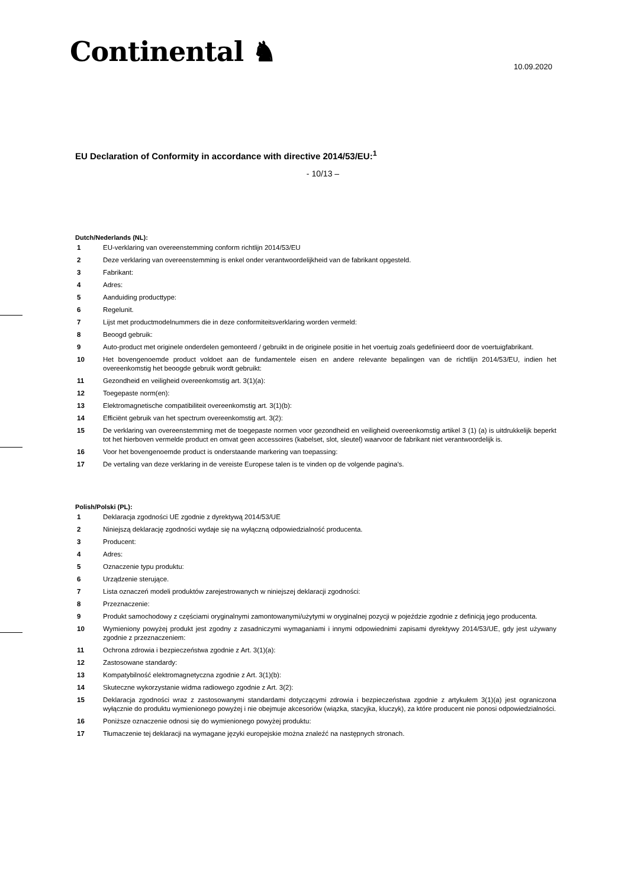Continental ♞
10.09.2020
EU Declaration of Conformity in accordance with directive 2014/53/EU:<sup>1</sup>
- 10/13 –
Dutch/Nederlands (NL):
1 EU-verklaring van overeenstemming conform richtlijn 2014/53/EU
2 Deze verklaring van overeenstemming is enkel onder verantwoordelijkheid van de fabrikant opgesteld.
3 Fabrikant:
4 Adres:
5 Aanduiding producttype:
6 Regelunit.
7 Lijst met productmodelnummers die in deze conformiteitsverklaring worden vermeld:
8 Beoogd gebruik:
9 Auto-product met originele onderdelen gemonteerd / gebruikt in de originele positie in het voertuig zoals gedefinieerd door de voertuigfabrikant.
10 Het bovengenoemde product voldoet aan de fundamentele eisen en andere relevante bepalingen van de richtlijn 2014/53/EU, indien het overeenkomstig het beoogde gebruik wordt gebruikt:
11 Gezondheid en veiligheid overeenkomstig art. 3(1)(a):
12 Toegepaste norm(en):
13 Elektromagnetische compatibiliteit overeenkomstig art. 3(1)(b):
14 Efficiënt gebruik van het spectrum overeenkomstig art. 3(2):
15 De verklaring van overeenstemming met de toegepaste normen voor gezondheid en veiligheid overeenkomstig artikel 3 (1) (a) is uitdrukkelijk beperkt tot het hierboven vermelde product en omvat geen accessoires (kabelset, slot, sleutel) waarvoor de fabrikant niet verantwoordelijk is.
16 Voor het bovengenoemde product is onderstaande markering van toepassing:
17 De vertaling van deze verklaring in de vereiste Europese talen is te vinden op de volgende pagina's.
Polish/Polski (PL):
1 Deklaracja zgodności UE zgodnie z dyrektywą 2014/53/UE
2 Niniejszą deklarację zgodności wydaje się na wyłączną odpowiedzialność producenta.
3 Producent:
4 Adres:
5 Oznaczenie typu produktu:
6 Urządzenie sterujące.
7 Lista oznaczeń modeli produktów zarejestrowanych w niniejszej deklaracji zgodności:
8 Przeznaczenie:
9 Produkt samochodowy z częściami oryginalnymi zamontowanymi/użytymi w oryginalnej pozycji w pojeździe zgodnie z definicją jego producenta.
10 Wymieniony powyżej produkt jest zgodny z zasadniczymi wymaganiami i innymi odpowiednimi zapisami dyrektywy 2014/53/UE, gdy jest używany zgodnie z przeznaczeniem:
11 Ochrona zdrowia i bezpieczeństwa zgodnie z Art. 3(1)(a):
12 Zastosowane standardy:
13 Kompatybilność elektromagnetyczna zgodnie z Art. 3(1)(b):
14 Skuteczne wykorzystanie widma radiowego zgodnie z Art. 3(2):
15 Deklaracja zgodności wraz z zastosowanymi standardami dotyczącymi zdrowia i bezpieczeństwa zgodnie z artykułem 3(1)(a) jest ograniczona wyłącznie do produktu wymienionego powyżej i nie obejmuje akcesoriów (wiązka, stacyjka, kluczyk), za które producent nie ponosi odpowiedzialności.
16 Poniższe oznaczenie odnosi się do wymienionego powyżej produktu:
17 Tłumaczenie tej deklaracji na wymagane języki europejskie można znaleźć na następnych stronach.